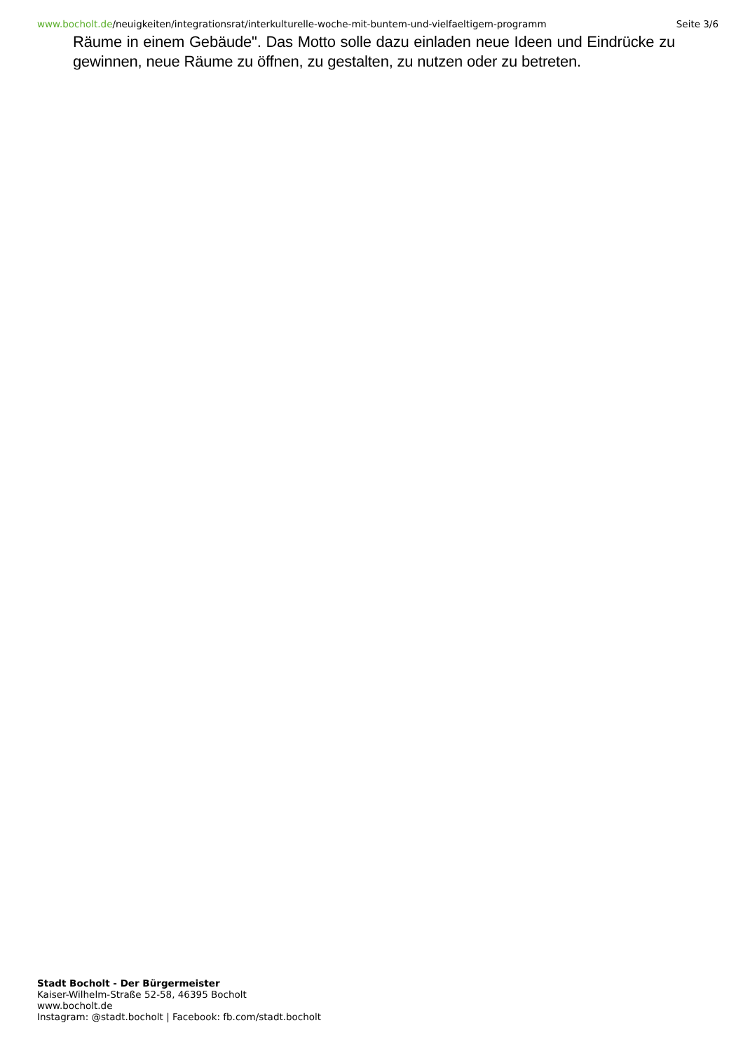www.bocholt.de/neuigkeiten/integrationsrat/interkulturelle-woche-mit-buntem-und-vielfaeltigem-programm Seite 3/6
Räume in einem Gebäude". Das Motto solle dazu einladen neue Ideen und Eindrücke zu gewinnen, neue Räume zu öffnen, zu gestalten, zu nutzen oder zu betreten.
Stadt Bocholt - Der Bürgermeister
Kaiser-Wilhelm-Straße 52-58, 46395 Bocholt
www.bocholt.de
Instagram: @stadt.bocholt | Facebook: fb.com/stadt.bocholt